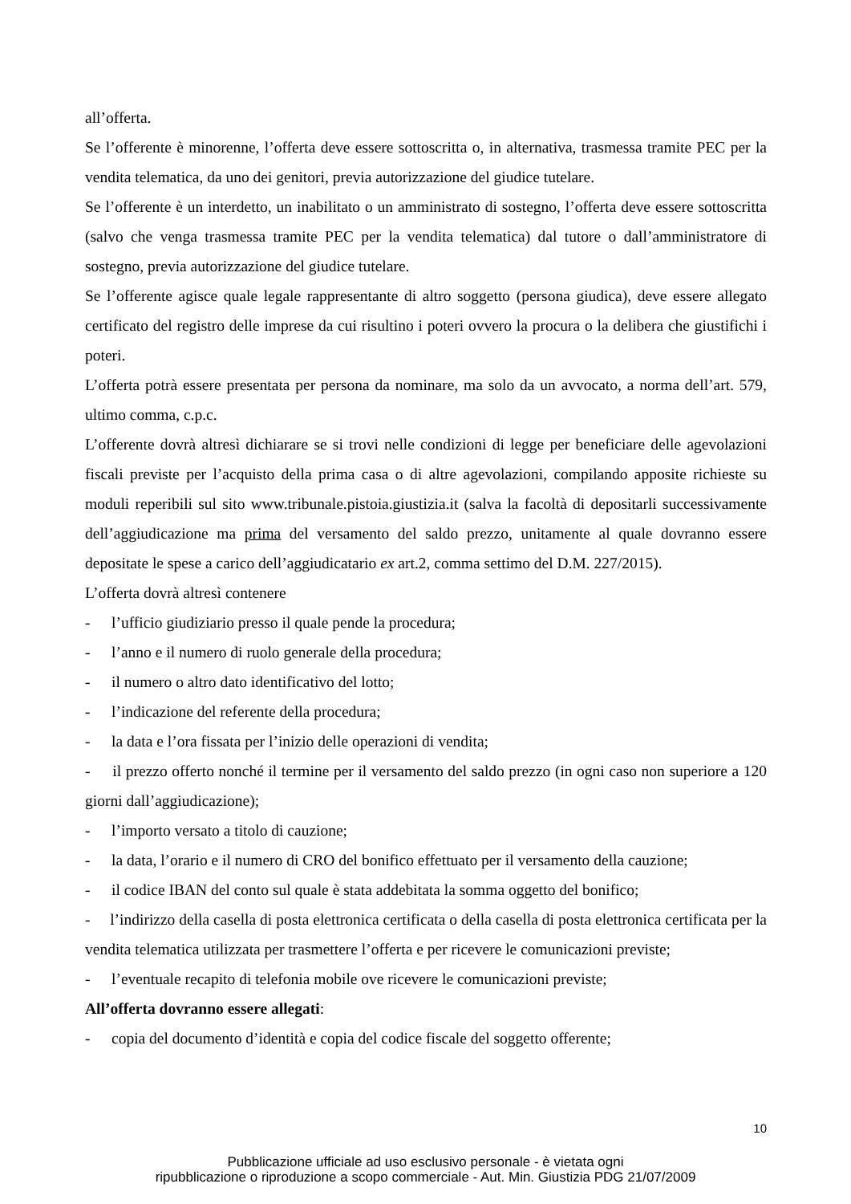all’offerta.
Se l’offerente è minorenne, l’offerta deve essere sottoscritta o, in alternativa, trasmessa tramite PEC per la vendita telematica, da uno dei genitori, previa autorizzazione del giudice tutelare.
Se l’offerente è un interdetto, un inabilitato o un amministrato di sostegno, l’offerta deve essere sottoscritta (salvo che venga trasmessa tramite PEC per la vendita telematica) dal tutore o dall’amministratore di sostegno, previa autorizzazione del giudice tutelare.
Se l’offerente agisce quale legale rappresentante di altro soggetto (persona giudica), deve essere allegato certificato del registro delle imprese da cui risultino i poteri ovvero la procura o la delibera che giustifichi i poteri.
L’offerta potrà essere presentata per persona da nominare, ma solo da un avvocato, a norma dell’art. 579, ultimo comma, c.p.c.
L’offerente dovrà altresì dichiarare se si trovi nelle condizioni di legge per beneficiare delle agevolazioni fiscali previste per l’acquisto della prima casa o di altre agevolazioni, compilando apposite richieste su moduli reperibili sul sito www.tribunale.pistoia.giustizia.it (salva la facoltà di depositarli successivamente dell’aggiudicazione ma prima del versamento del saldo prezzo, unitamente al quale dovranno essere depositate le spese a carico dell’aggiudicatario ex art.2, comma settimo del D.M. 227/2015).
L’offerta dovrà altresì contenere
- l’ufficio giudiziario presso il quale pende la procedura;
- l’anno e il numero di ruolo generale della procedura;
- il numero o altro dato identificativo del lotto;
- l’indicazione del referente della procedura;
- la data e l’ora fissata per l’inizio delle operazioni di vendita;
- il prezzo offerto nonché il termine per il versamento del saldo prezzo (in ogni caso non superiore a 120 giorni dall’aggiudicazione);
- l’importo versato a titolo di cauzione;
- la data, l’orario e il numero di CRO del bonifico effettuato per il versamento della cauzione;
- il codice IBAN del conto sul quale è stata addebitata la somma oggetto del bonifico;
- l’indirizzo della casella di posta elettronica certificata o della casella di posta elettronica certificata per la vendita telematica utilizzata per trasmettere l’offerta e per ricevere le comunicazioni previste;
- l’eventuale recapito di telefonia mobile ove ricevere le comunicazioni previste;
All’offerta dovranno essere allegati:
- copia del documento d’identità e copia del codice fiscale del soggetto offerente;
10
Pubblicazione ufficiale ad uso esclusivo personale - è vietata ogni
ripubblicazione o riproduzione a scopo commerciale - Aut. Min. Giustizia PDG 21/07/2009